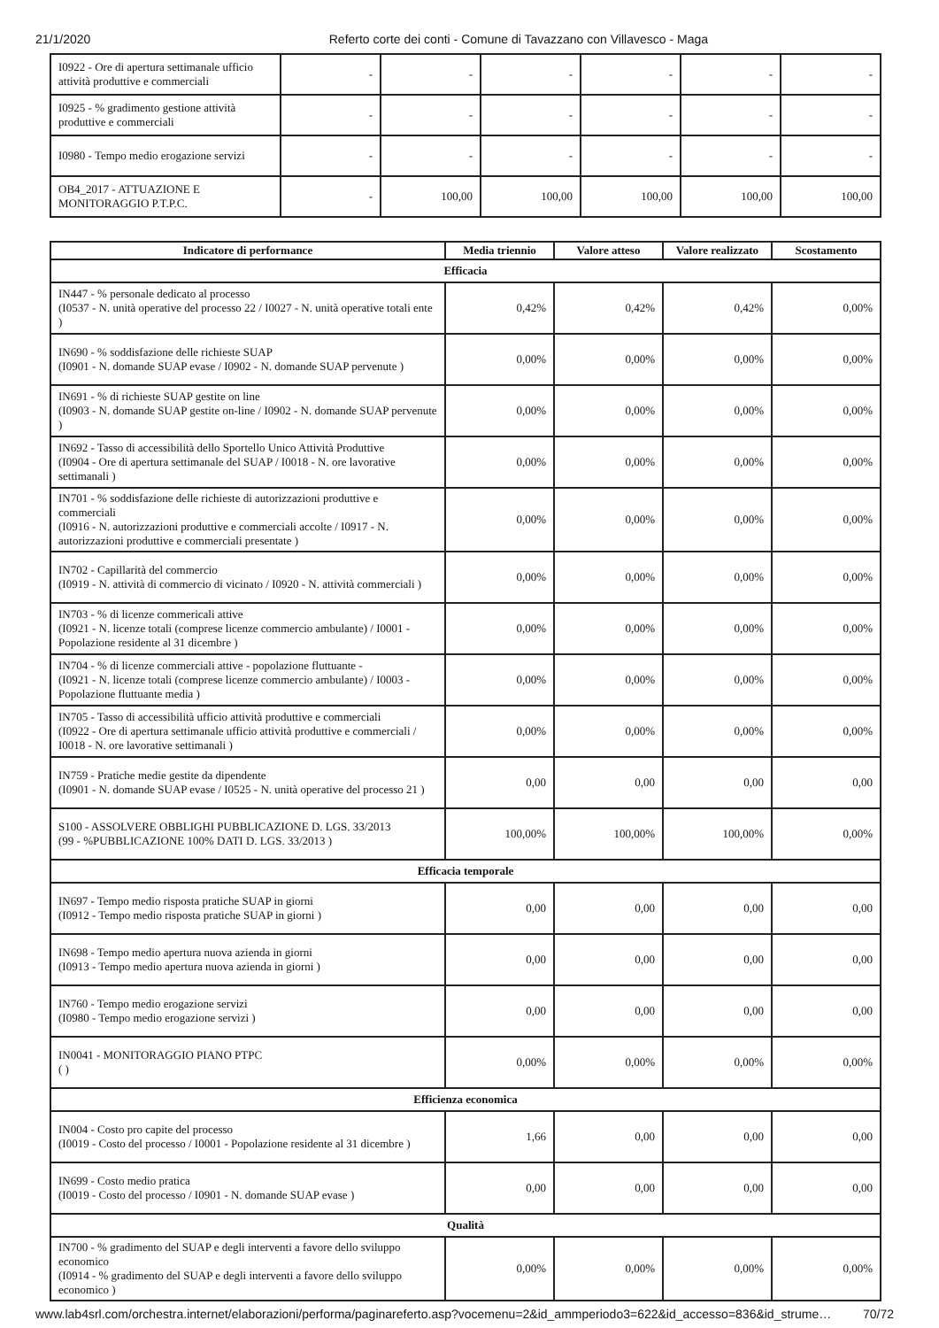21/1/2020 Referto corte dei conti - Comune di Tavazzano con Villavesco - Maga
| I0922 - Ore di apertura settimanale ufficio attività produttive e commerciali | - | - | - | - | - | - |
| I0925 - % gradimento gestione attività produttive e commerciali | - | - | - | - | - | - |
| I0980 - Tempo medio erogazione servizi | - | - | - | - | - | - |
| OB4_2017 - ATTUAZIONE E MONITORAGGIO P.T.P.C. | - | 100,00 | 100,00 | 100,00 | 100,00 | 100,00 |
| Indicatore di performance | Media triennio | Valore atteso | Valore realizzato | Scostamento |
| --- | --- | --- | --- | --- |
| Efficacia | | | | |
| IN447 - % personale dedicato al processo (I0537 - N. unità operative del processo 22 / I0027 - N. unità operative totali ente ) | 0,42% | 0,42% | 0,42% | 0,00% |
| IN690 - % soddisfazione delle richieste SUAP (I0901 - N. domande SUAP evase / I0902 - N. domande SUAP pervenute ) | 0,00% | 0,00% | 0,00% | 0,00% |
| IN691 - % di richieste SUAP gestite on line (I0903 - N. domande SUAP gestite on-line / I0902 - N. domande SUAP pervenute ) | 0,00% | 0,00% | 0,00% | 0,00% |
| IN692 - Tasso di accessibilità dello Sportello Unico Attività Produttive (I0904 - Ore di apertura settimanale del SUAP / I0018 - N. ore lavorative settimanali ) | 0,00% | 0,00% | 0,00% | 0,00% |
| IN701 - % soddisfazione delle richieste di autorizzazioni produttive e commerciali (I0916 - N. autorizzazioni produttive e commerciali accolte / I0917 - N. autorizzazioni produttive e commerciali presentate ) | 0,00% | 0,00% | 0,00% | 0,00% |
| IN702 - Capillarità del commercio (I0919 - N. attività di commercio di vicinato / I0920 - N. attività commerciali ) | 0,00% | 0,00% | 0,00% | 0,00% |
| IN703 - % di licenze commericali attive (I0921 - N. licenze totali (comprese licenze commercio ambulante) / I0001 - Popolazione residente al 31 dicembre ) | 0,00% | 0,00% | 0,00% | 0,00% |
| IN704 - % di licenze commerciali attive - popolazione fluttuante - (I0921 - N. licenze totali (comprese licenze commercio ambulante) / I0003 - Popolazione fluttuante media ) | 0,00% | 0,00% | 0,00% | 0,00% |
| IN705 - Tasso di accessibilità ufficio attività produttive e commerciali (I0922 - Ore di apertura settimanale ufficio attività produttive e commerciali / I0018 - N. ore lavorative settimanali ) | 0,00% | 0,00% | 0,00% | 0,00% |
| IN759 - Pratiche medie gestite da dipendente (I0901 - N. domande SUAP evase / I0525 - N. unità operative del processo 21 ) | 0,00 | 0,00 | 0,00 | 0,00 |
| S100 - ASSOLVERE OBBLIGHI PUBBLICAZIONE D. LGS. 33/2013 (99 - %PUBBLICAZIONE 100% DATI D. LGS. 33/2013 ) | 100,00% | 100,00% | 100,00% | 0,00% |
| Efficacia temporale | | | | |
| IN697 - Tempo medio risposta pratiche SUAP in giorni (I0912 - Tempo medio risposta pratiche SUAP in giorni ) | 0,00 | 0,00 | 0,00 | 0,00 |
| IN698 - Tempo medio apertura nuova azienda in giorni (I0913 - Tempo medio apertura nuova azienda in giorni ) | 0,00 | 0,00 | 0,00 | 0,00 |
| IN760 - Tempo medio erogazione servizi (I0980 - Tempo medio erogazione servizi ) | 0,00 | 0,00 | 0,00 | 0,00 |
| IN0041 - MONITORAGGIO PIANO PTPC ( ) | 0,00% | 0,00% | 0,00% | 0,00% |
| Efficienza economica | | | | |
| IN004 - Costo pro capite del processo (I0019 - Costo del processo / I0001 - Popolazione residente al 31 dicembre ) | 1,66 | 0,00 | 0,00 | 0,00 |
| IN699 - Costo medio pratica (I0019 - Costo del processo / I0901 - N. domande SUAP evase ) | 0,00 | 0,00 | 0,00 | 0,00 |
| Qualità | | | | |
| IN700 - % gradimento del SUAP e degli interventi a favore dello sviluppo economico (I0914 - % gradimento del SUAP e degli interventi a favore dello sviluppo economico ) | 0,00% | 0,00% | 0,00% | 0,00% |
www.lab4srl.com/orchestra.internet/elaborazioni/performa/paginareferto.asp?vocemenu=2&id_ammperiodo3=622&id_accesso=836&id_strume… 70/72